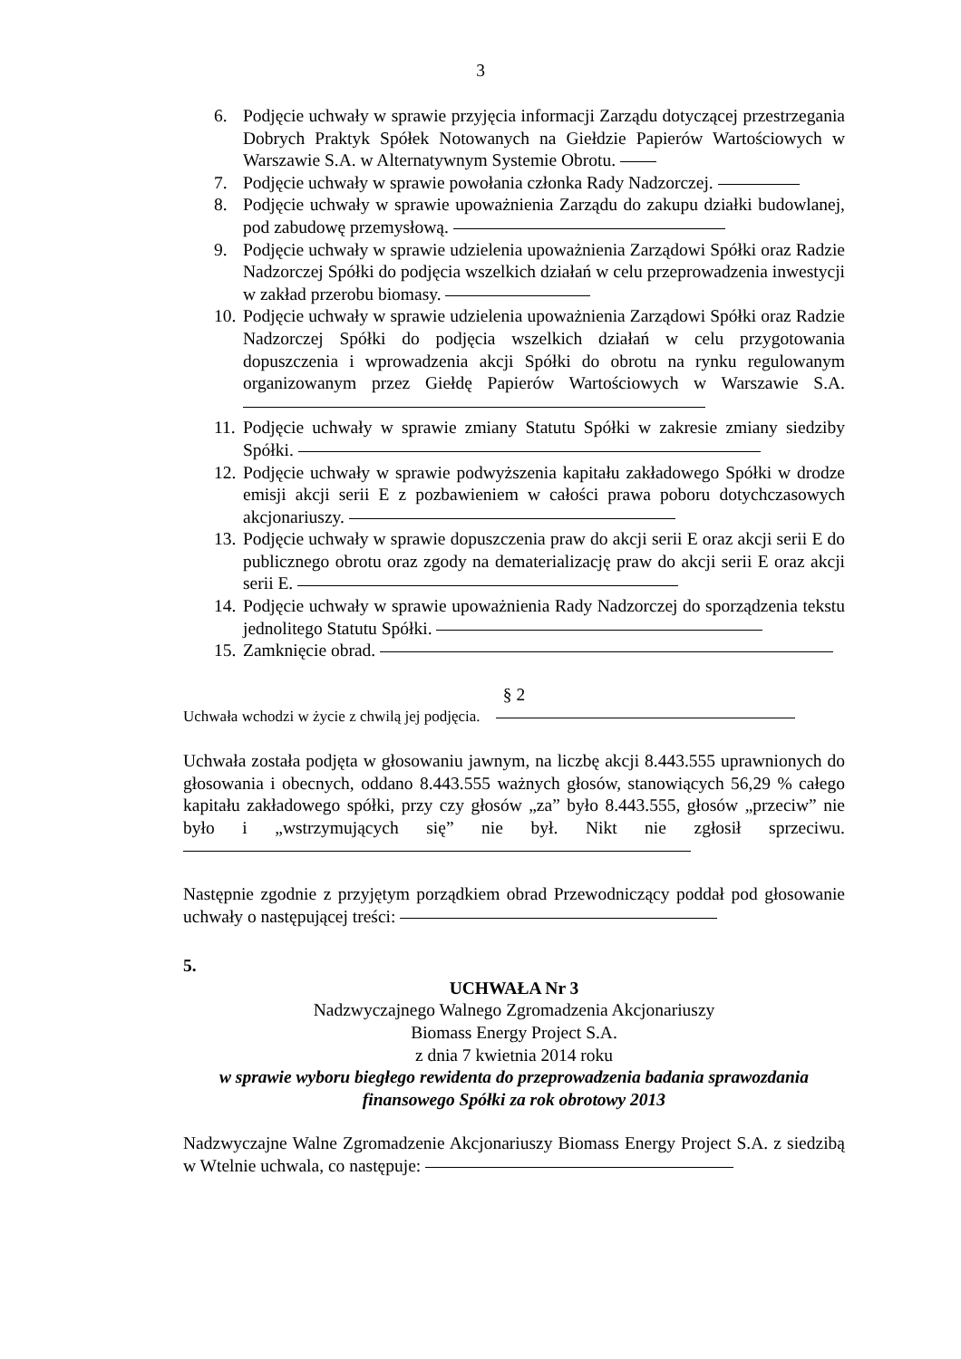3
6. Podjęcie uchwały w sprawie przyjęcia informacji Zarządu dotyczącej przestrzegania Dobrych Praktyk Spółek Notowanych na Giełdzie Papierów Wartościowych w Warszawie S.A. w Alternatywnym Systemie Obrotu.
7. Podjęcie uchwały w sprawie powołania członka Rady Nadzorczej.
8. Podjęcie uchwały w sprawie upoważnienia Zarządu do zakupu działki budowlanej, pod zabudowę przemysłową.
9. Podjęcie uchwały w sprawie udzielenia upoważnienia Zarządowi Spółki oraz Radzie Nadzorczej Spółki do podjęcia wszelkich działań w celu przeprowadzenia inwestycji w zakład przerobu biomasy.
10. Podjęcie uchwały w sprawie udzielenia upoważnienia Zarządowi Spółki oraz Radzie Nadzorczej Spółki do podjęcia wszelkich działań w celu przygotowania dopuszczenia i wprowadzenia akcji Spółki do obrotu na rynku regulowanym organizowanym przez Giełdę Papierów Wartościowych w Warszawie S.A.
11. Podjęcie uchwały w sprawie zmiany Statutu Spółki w zakresie zmiany siedziby Spółki.
12. Podjęcie uchwały w sprawie podwyższenia kapitału zakładowego Spółki w drodze emisji akcji serii E z pozbawieniem w całości prawa poboru dotychczasowych akcjonariuszy.
13. Podjęcie uchwały w sprawie dopuszczenia praw do akcji serii E oraz akcji serii E do publicznego obrotu oraz zgody na dematerializację praw do akcji serii E oraz akcji serii E.
14. Podjęcie uchwały w sprawie upoważnienia Rady Nadzorczej do sporządzenia tekstu jednolitego Statutu Spółki.
15. Zamknięcie obrad.
§ 2
Uchwała wchodzi w życie z chwilą jej podjęcia.
Uchwała została podjęta w głosowaniu jawnym, na liczbę akcji 8.443.555 uprawnionych do głosowania i obecnych, oddano 8.443.555 ważnych głosów, stanowiących 56,29 % całego kapitału zakładowego spółki, przy czy głosów „za” było 8.443.555, głosów „przeciw” nie było i „wstrzymujących się” nie był. Nikt nie zgłosił sprzeciwu.
Następnie zgodnie z przyjętym porządkiem obrad Przewodniczący poddał pod głosowanie uchwały o następującej treści:
5.
UCHWAŁA Nr 3
Nadzwyczajnego Walnego Zgromadzenia Akcjonariuszy
Biomass Energy Project S.A.
z dnia 7 kwietnia 2014 roku
w sprawie wyboru biegłego rewidenta do przeprowadzenia badania sprawozdania finansowego Spółki za rok obrotowy 2013
Nadzwyczajne Walne Zgromadzenie Akcjonariuszy Biomass Energy Project S.A. z siedzibą w Wtelnie uchwala, co następuje: